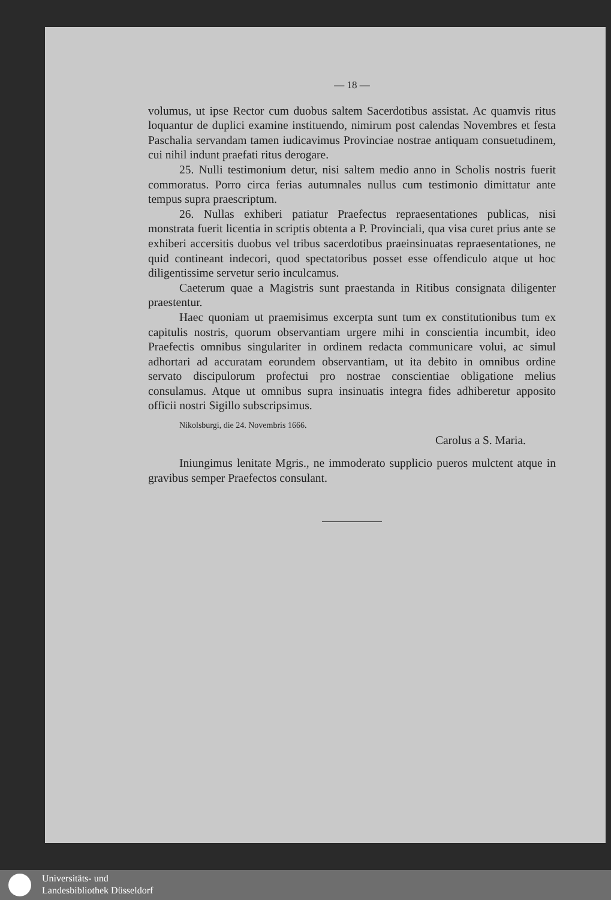— 18 —
volumus, ut ipse Rector cum duobus saltem Sacerdotibus assistat. Ac quamvis ritus loquantur de duplici examine instituendo, nimirum post calendas Novembres et festa Paschalia servandam tamen iudicavimus Provinciae nostrae antiquam consuetudinem, cui nihil indunt praefati ritus derogare.
25. Nulli testimonium detur, nisi saltem medio anno in Scholis nostris fuerit commoratus. Porro circa ferias autumnales nullus cum testimonio dimittatur ante tempus supra praescriptum.
26. Nullas exhiberi patiatur Praefectus repraesentationes publicas, nisi monstrata fuerit licentia in scriptis obtenta a P. Provinciali, qua visa curet prius ante se exhiberi accersitis duobus vel tribus sacerdotibus praeinsinuatas repraesentationes, ne quid contineant indecori, quod spectatoribus posset esse offendiculo atque ut hoc diligentissime servetur serio inculcamus.
Caeterum quae a Magistris sunt praestanda in Ritibus consignata diligenter praestentur.
Haec quoniam ut praemisimus excerpta sunt tum ex constitutionibus tum ex capitulis nostris, quorum observantiam urgere mihi in conscientia incumbit, ideo Praefectis omnibus singulariter in ordinem redacta communicare volui, ac simul adhortari ad accuratam eorundem observantiam, ut ita debito in omnibus ordine servato discipulorum profectui pro nostrae conscientiae obligatione melius consulamus. Atque ut omnibus supra insinuatis integra fides adhiberetur apposito officii nostri Sigillo subscripsimus.
Nikolsburgi, die 24. Novembris 1666.
Carolus a S. Maria.
Iniungimus lenitate Mgris., ne immoderato supplicio pueros mulctent atque in gravibus semper Praefectos consulant.
Universitäts- und
Landesbibliothek Düsseldorf